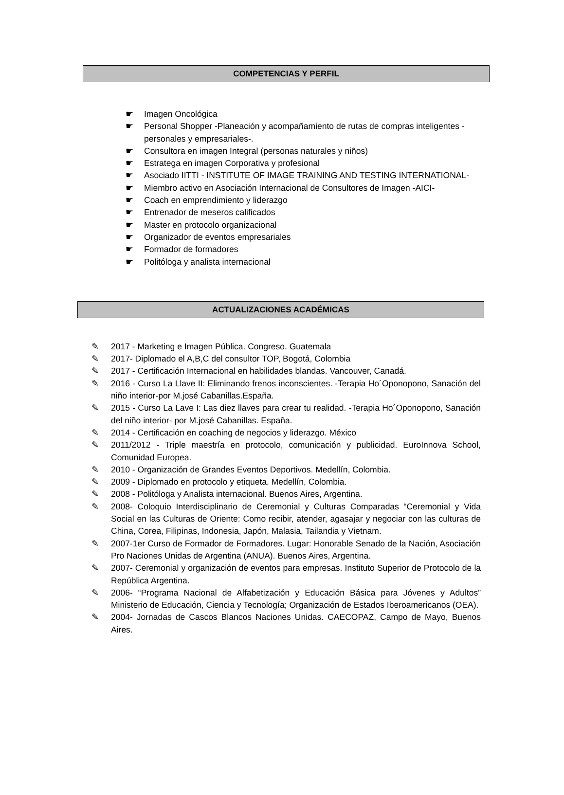COMPETENCIAS Y PERFIL
☛ Imagen Oncológica
☛ Personal Shopper -Planeación y acompañamiento de rutas de compras inteligentes -personales y empresariales-.
☛ Consultora en imagen Integral (personas naturales y niños)
☛ Estratega en imagen Corporativa y profesional
☛ Asociado IITTI - INSTITUTE OF IMAGE TRAINING AND TESTING INTERNATIONAL-
☛ Miembro activo en Asociación Internacional de Consultores de Imagen -AICI-
☛ Coach en emprendimiento y liderazgo
☛ Entrenador de meseros calificados
☛ Master en protocolo organizacional
☛ Organizador de eventos empresariales
☛ Formador de formadores
☛ Politóloga y analista internacional
ACTUALIZACIONES ACADÉMICAS
✎ 2017 - Marketing e Imagen Pública. Congreso. Guatemala
✎ 2017- Diplomado el A,B,C del consultor TOP, Bogotá, Colombia
✎ 2017 - Certificación Internacional en habilidades blandas. Vancouver, Canadá.
✎ 2016 - Curso La Llave II: Eliminando frenos inconscientes. -Terapia Ho´Oponopono, Sanación del niño interior-por M.josé Cabanillas.España.
✎ 2015 - Curso La Lave I: Las diez llaves para crear tu realidad. -Terapia Ho´Oponopono, Sanación del niño interior- por M.josé Cabanillas. España.
✎ 2014 - Certificación en coaching de negocios y liderazgo. México
✎ 2011/2012 - Triple maestría en protocolo, comunicación y publicidad. EuroInnova School, Comunidad Europea.
✎ 2010 - Organización de Grandes Eventos Deportivos. Medellín, Colombia.
✎ 2009 - Diplomado en protocolo y etiqueta. Medellín, Colombia.
✎ 2008 - Politóloga y Analista internacional. Buenos Aires, Argentina.
✎ 2008- Coloquio Interdisciplinario de Ceremonial y Culturas Comparadas “Ceremonial y Vida Social en las Culturas de Oriente: Como recibir, atender, agasajar y negociar con las culturas de China, Corea, Filipinas, Indonesia, Japón, Malasia, Tailandia y Vietnam.
✎ 2007-1er Curso de Formador de Formadores. Lugar: Honorable Senado de la Nación, Asociación Pro Naciones Unidas de Argentina (ANUA). Buenos Aires, Argentina.
✎ 2007- Ceremonial y organización de eventos para empresas. Instituto Superior de Protocolo de la República Argentina.
✎ 2006- “Programa Nacional de Alfabetización y Educación Básica para Jóvenes y Adultos” Ministerio de Educación, Ciencia y Tecnología; Organización de Estados Iberoamericanos (OEA).
✎ 2004- Jornadas de Cascos Blancos Naciones Unidas. CAECOPAZ, Campo de Mayo, Buenos Aires.